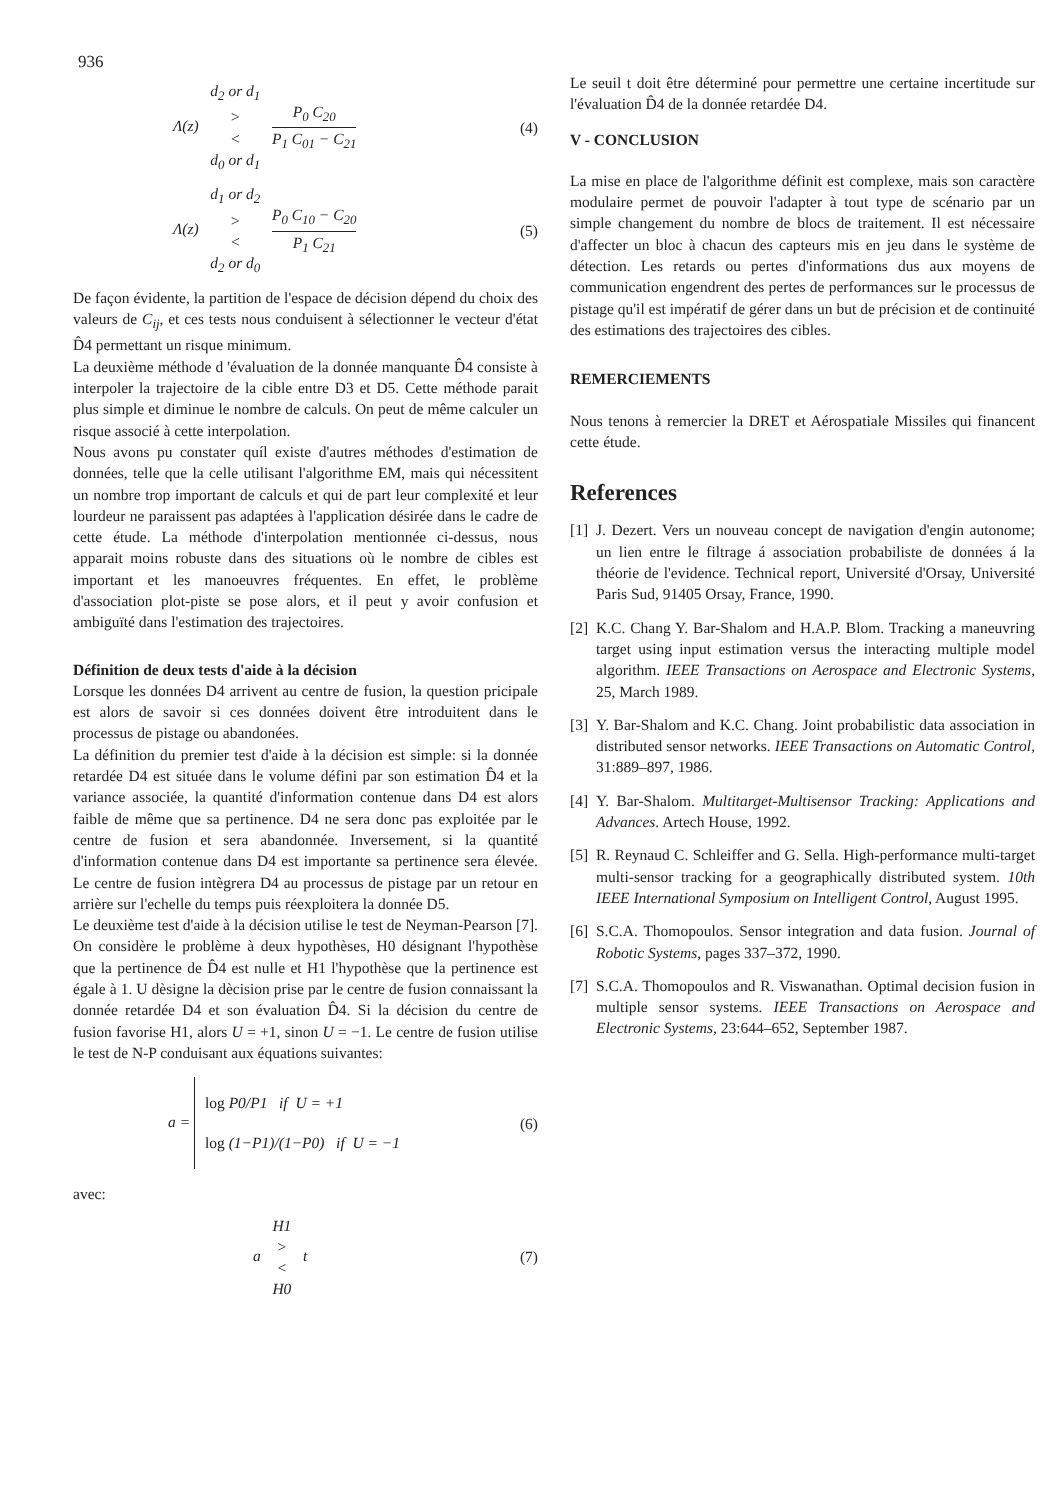936
Λ(z)
d<sub>2</sub> or d<sub>1</sub>
>
<
d<sub>0</sub> or d<sub>1</sub>
P<sub>0</sub> C<sub>20</sub>
P<sub>1</sub> C<sub>01</sub> − C<sub>21</sub>
(4)
Λ(z)
d<sub>1</sub> or d<sub>2</sub>
>
<
d<sub>2</sub> or d<sub>0</sub>
P<sub>0</sub> C<sub>10</sub> − C<sub>20</sub>
P<sub>1</sub> C<sub>21</sub>
(5)
De façon évidente, la partition de l'espace de décision dépend du choix des valeurs de C<sub>ij</sub>, et ces tests nous conduisent à sélectionner le vecteur d'état D̂4 permettant un risque minimum.
La deuxième méthode d 'évaluation de la donnée manquante D̂4 consiste à interpoler la trajectoire de la cible entre D3 et D5. Cette méthode parait plus simple et diminue le nombre de calculs. On peut de même calculer un risque associé à cette interpolation.
Nous avons pu constater quíl existe d'autres méthodes d'estimation de données, telle que la celle utilisant l'algorithme EM, mais qui nécessitent un nombre trop important de calculs et qui de part leur complexité et leur lourdeur ne paraissent pas adaptées à l'application désirée dans le cadre de cette étude. La méthode d'interpolation mentionnée ci-dessus, nous apparait moins robuste dans des situations où le nombre de cibles est important et les manoeuvres fréquentes. En effet, le problème d'association plot-piste se pose alors, et il peut y avoir confusion et ambiguïté dans l'estimation des trajectoires.
Définition de deux tests d'aide à la décision
Lorsque les données D4 arrivent au centre de fusion, la question pricipale est alors de savoir si ces données doivent être introduitent dans le processus de pistage ou abandonées.
La définition du premier test d'aide à la décision est simple: si la donnée retardée D4 est située dans le volume défini par son estimation D̂4 et la variance associée, la quantité d'information contenue dans D4 est alors faible de même que sa pertinence. D4 ne sera donc pas exploitée par le centre de fusion et sera abandonnée. Inversement, si la quantité d'information contenue dans D4 est importante sa pertinence sera élevée. Le centre de fusion intègrera D4 au processus de pistage par un retour en arrière sur l'echelle du temps puis réexploitera la donnée D5.
Le deuxième test d'aide à la décision utilise le test de Neyman-Pearson [7]. On considère le problème à deux hypothèses, H0 désignant l'hypothèse que la pertinence de D̂4 est nulle et H1 l'hypothèse que la pertinence est égale à 1. U dèsigne la dècision prise par le centre de fusion connaissant la donnée retardée D4 et son évaluation D̂4. Si la décision du centre de fusion favorise H1, alors U = +1, sinon U = −1. Le centre de fusion utilise le test de N-P conduisant aux équations suivantes:
a = log P0/P1 if U = +1
log (1−P1)/(1−P0) if U = −1
(6)
avec:
a
H1
>
<
H0
t
(7)
Le seuil t doit être déterminé pour permettre une certaine incertitude sur l'évaluation D̂4 de la donnée retardée D4.
V - CONCLUSION
La mise en place de l'algorithme définit est complexe, mais son caractère modulaire permet de pouvoir l'adapter à tout type de scénario par un simple changement du nombre de blocs de traitement. Il est nécessaire d'affecter un bloc à chacun des capteurs mis en jeu dans le système de détection. Les retards ou pertes d'informations dus aux moyens de communication engendrent des pertes de performances sur le processus de pistage qu'il est impératif de gérer dans un but de précision et de continuité des estimations des trajectoires des cibles.
REMERCIEMENTS
Nous tenons à remercier la DRET et Aérospatiale Missiles qui financent cette étude.
References
[1]
J. Dezert. Vers un nouveau concept de navigation d'engin autonome; un lien entre le filtrage á association probabiliste de données á la théorie de l'evidence. Technical report, Université d'Orsay, Université Paris Sud, 91405 Orsay, France, 1990.
[2]
K.C. Chang Y. Bar-Shalom and H.A.P. Blom. Tracking a maneuvring target using input estimation versus the interacting multiple model algorithm. IEEE Transactions on Aerospace and Electronic Systems, 25, March 1989.
[3]
Y. Bar-Shalom and K.C. Chang. Joint probabilistic data association in distributed sensor networks. IEEE Transactions on Automatic Control, 31:889–897, 1986.
[4]
Y. Bar-Shalom. Multitarget-Multisensor Tracking: Applications and Advances. Artech House, 1992.
[5]
R. Reynaud C. Schleiffer and G. Sella. High-performance multi-target multi-sensor tracking for a geographically distributed system. 10th IEEE International Symposium on Intelligent Control, August 1995.
[6]
S.C.A. Thomopoulos. Sensor integration and data fusion. Journal of Robotic Systems, pages 337–372, 1990.
[7]
S.C.A. Thomopoulos and R. Viswanathan. Optimal decision fusion in multiple sensor systems. IEEE Transactions on Aerospace and Electronic Systems, 23:644–652, September 1987.